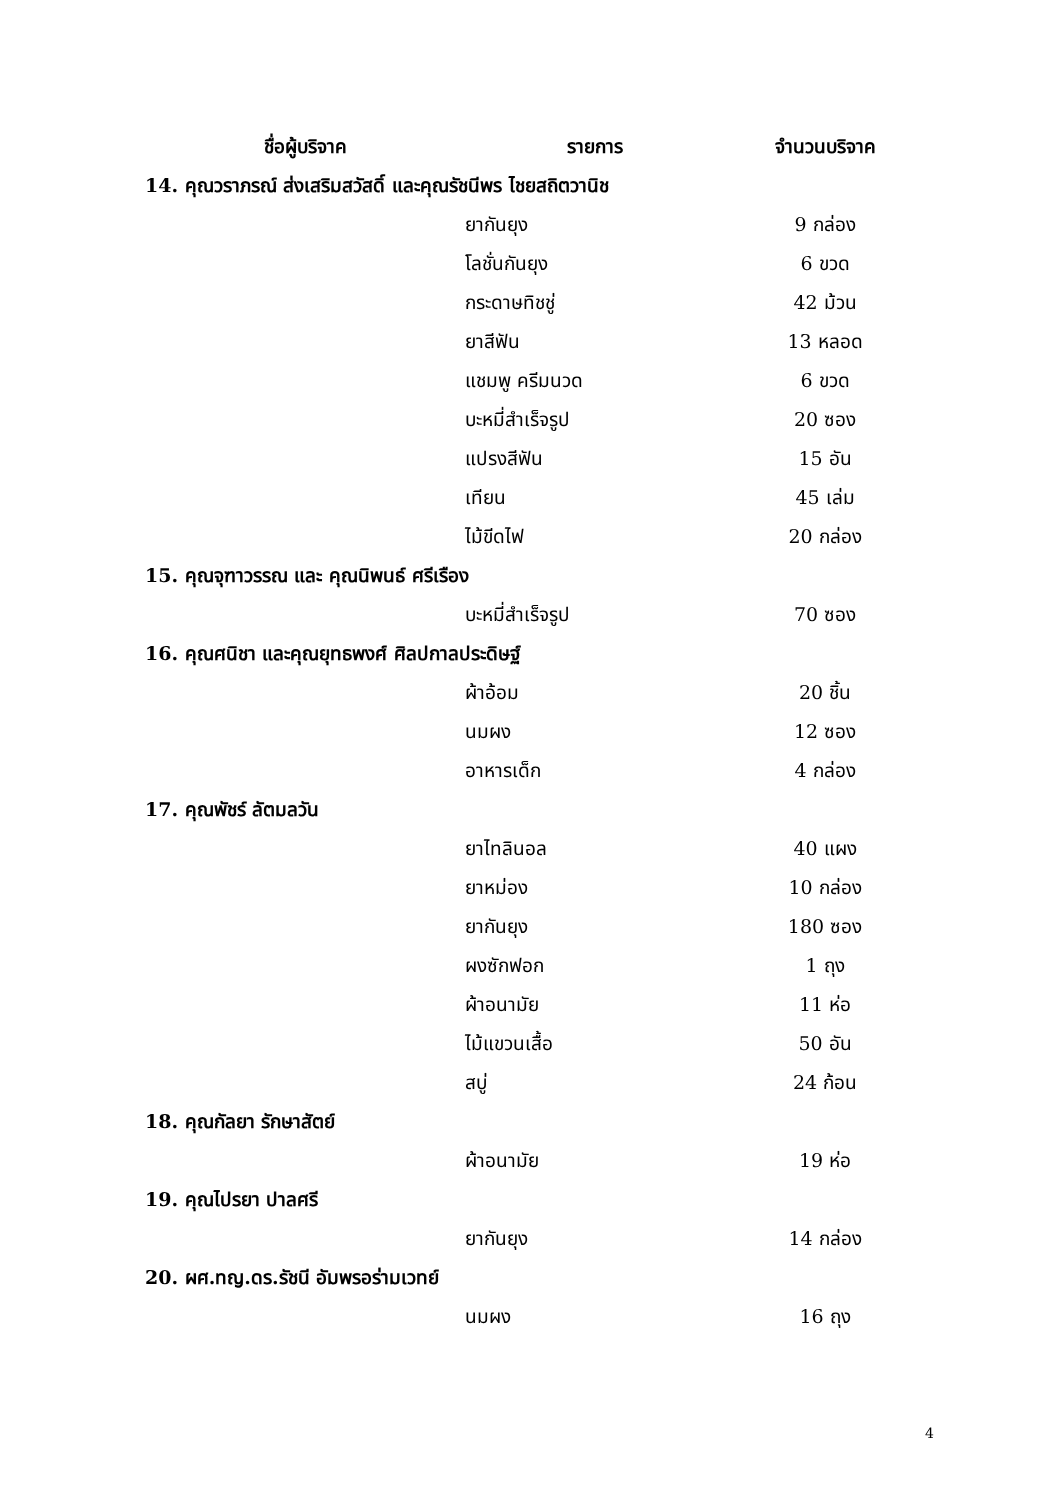| ชื่อผู้บริจาค | รายการ | จำนวนบริจาค |
| --- | --- | --- |
| 14. คุณวราภรณ์ ส่งเสริมสวัสดิ์ และคุณรัชนีพร ไชยสถิตวานิช | | |
| | ยากันยุง | 9 กล่อง |
| | โลชั่นกันยุง | 6 ขวด |
| | กระดาษทิชชู่ | 42 ม้วน |
| | ยาสีฟัน | 13 หลอด |
| | แชมพู ครีมนวด | 6 ขวด |
| | บะหมี่สำเร็จรูป | 20 ซอง |
| | แปรงสีฟัน | 15 อัน |
| | เทียน | 45 เล่ม |
| | ไม้ขีดไฟ | 20 กล่อง |
| 15. คุณจุฑาวรรณ และ คุณนิพนธ์ ศรีเรือง | | |
| | บะหมี่สำเร็จรูป | 70 ซอง |
| 16. คุณศนิชา และคุณยุทธพงศ์ ศิลปกาลประดิษฐ์ | | |
| | ผ้าอ้อม | 20 ชิ้น |
| | นมผง | 12 ซอง |
| | อาหารเด็ก | 4 กล่อง |
| 17. คุณพัชร์ ลัตมลวัน | | |
| | ยาไทลินอล | 40 แผง |
| | ยาหม่อง | 10 กล่อง |
| | ยากันยุง | 180 ซอง |
| | ผงซักฟอก | 1 ถุง |
| | ผ้าอนามัย | 11 ห่อ |
| | ไม้แขวนเสื้อ | 50 อัน |
| | สบู่ | 24 ก้อน |
| 18. คุณกัลยา รักษาสัตย์ | | |
| | ผ้าอนามัย | 19 ห่อ |
| 19. คุณไปรยา ปาลศรี | | |
| | ยากันยุง | 14 กล่อง |
| 20. ผศ.ทญ.ดร.รัชนี อัมพรอร่ามเวทย์ | | |
| | นมผง | 16 ถุง |
4